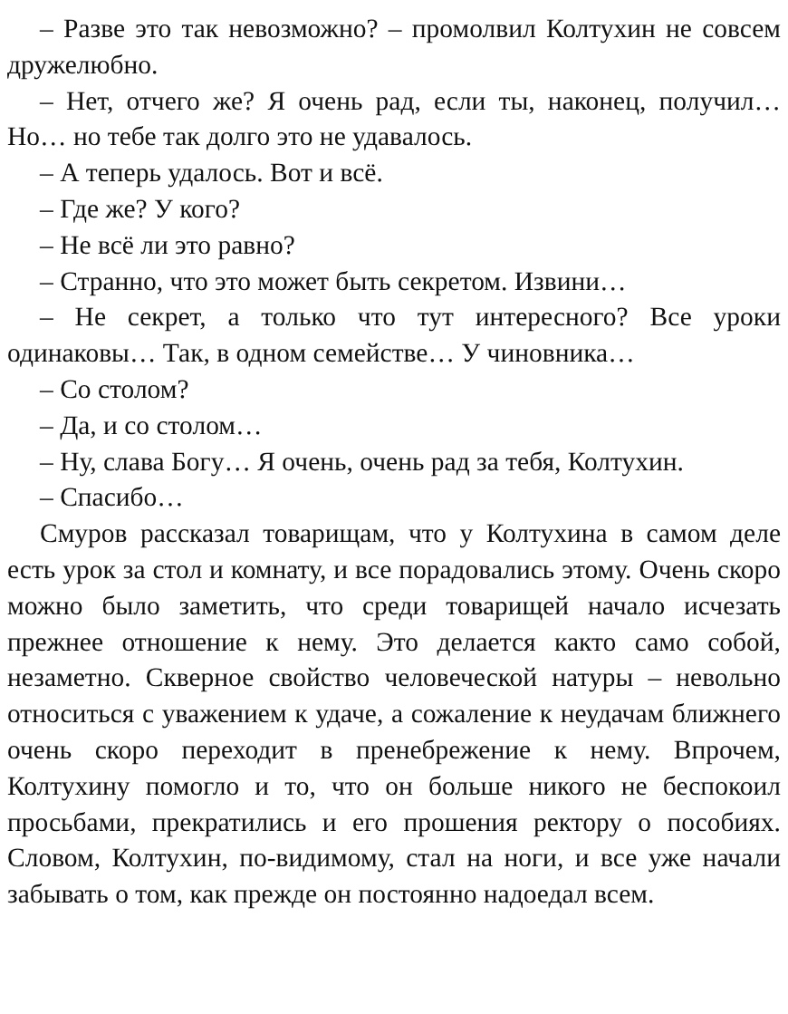– Разве это так невозможно? – промолвил Колтухин не совсем дружелюбно.
– Нет, отчего же? Я очень рад, если ты, наконец, получил… Но… но тебе так долго это не удавалось.
– А теперь удалось. Вот и всё.
– Где же? У кого?
– Не всё ли это равно?
– Странно, что это может быть секретом. Извини…
– Не секрет, а только что тут интересного? Все уроки одинаковы… Так, в одном семействе… У чиновника…
– Со столом?
– Да, и со столом…
– Ну, слава Богу… Я очень, очень рад за тебя, Колтухин.
– Спасибо…
Смуров рассказал товарищам, что у Колтухина в самом деле есть урок за стол и комнату, и все порадовались этому. Очень скоро можно было заметить, что среди товарищей начало исчезать прежнее отношение к нему. Это делается както само собой, незаметно. Скверное свойство человеческой натуры – невольно относиться с уважением к удаче, а сожаление к неудачам ближнего очень скоро переходит в пренебрежение к нему. Впрочем, Колтухину помогло и то, что он больше никого не беспокоил просьбами, прекратились и его прошения ректору о пособиях. Словом, Колтухин, по-видимому, стал на ноги, и все уже начали забывать о том, как прежде он постоянно надоедал всем.